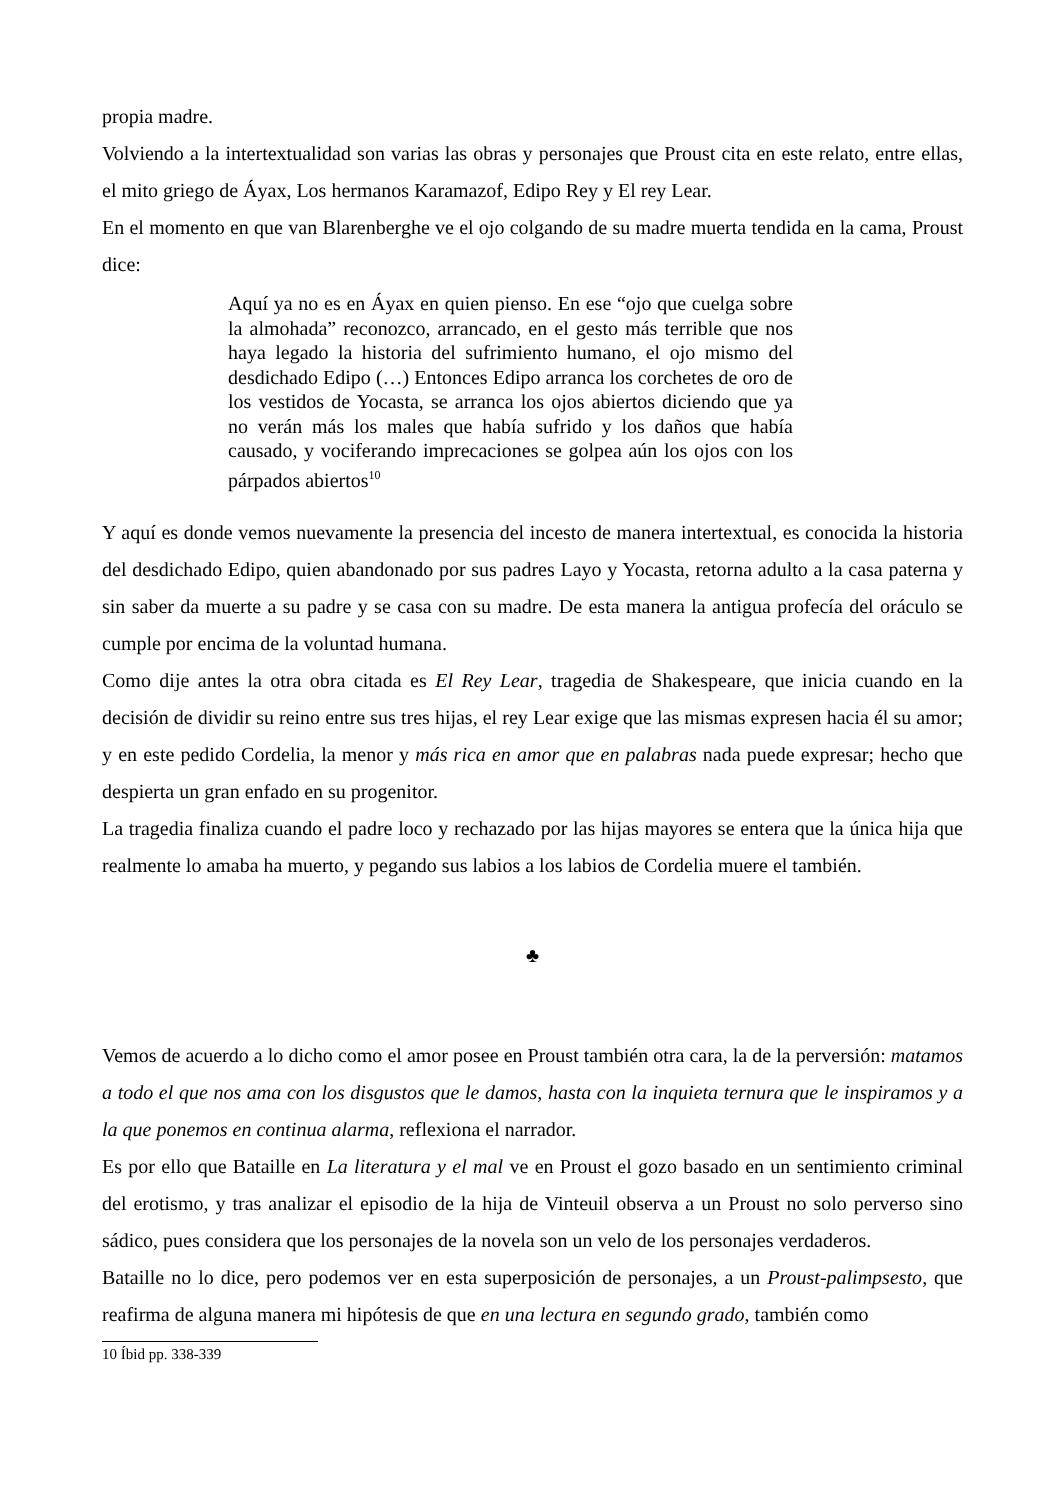propia madre.
Volviendo a la intertextualidad son varias las obras y personajes que Proust cita en este relato, entre ellas, el mito griego de Áyax, Los hermanos Karamazof, Edipo Rey y El rey Lear.
En el momento en que van Blarenberghe ve el ojo colgando de su madre muerta tendida en la cama, Proust dice:
Aquí ya no es en Áyax en quien pienso. En ese “ojo que cuelga sobre la almohada” reconozco, arrancado, en el gesto más terrible que nos haya legado la historia del sufrimiento humano, el ojo mismo del desdichado Edipo (…) Entonces Edipo arranca los corchetes de oro de los vestidos de Yocasta, se arranca los ojos abiertos diciendo que ya no verán más los males que había sufrido y los daños que había causado, y vociferando imprecaciones se golpea aún los ojos con los párpados abiertos<sup>10</sup>
Y aquí es donde vemos nuevamente la presencia del incesto de manera intertextual, es conocida la historia del desdichado Edipo, quien abandonado por sus padres Layo y Yocasta, retorna adulto a la casa paterna y sin saber da muerte a su padre y se casa con su madre. De esta manera la antigua profecía del oráculo se cumple por encima de la voluntad humana.
Como dije antes la otra obra citada es El Rey Lear, tragedia de Shakespeare, que inicia cuando en la decisión de dividir su reino entre sus tres hijas, el rey Lear exige que las mismas expresen hacia él su amor; y en este pedido Cordelia, la menor y más rica en amor que en palabras nada puede expresar; hecho que despierta un gran enfado en su progenitor.
La tragedia finaliza cuando el padre loco y rechazado por las hijas mayores se entera que la única hija que realmente lo amaba ha muerto, y pegando sus labios a los labios de Cordelia muere el también.
♣
Vemos de acuerdo a lo dicho como el amor posee en Proust también otra cara, la de la perversión: matamos a todo el que nos ama con los disgustos que le damos, hasta con la inquieta ternura que le inspiramos y a la que ponemos en continua alarma, reflexiona el narrador.
Es por ello que Bataille en La literatura y el mal ve en Proust el gozo basado en un sentimiento criminal del erotismo, y tras analizar el episodio de la hija de Vinteuil observa a un Proust no solo perverso sino sádico, pues considera que los personajes de la novela son un velo de los personajes verdaderos.
Bataille no lo dice, pero podemos ver en esta superposición de personajes, a un Proust-palimpsesto, que reafirma de alguna manera mi hipótesis de que en una lectura en segundo grado, también como
10 Íbid pp. 338-339